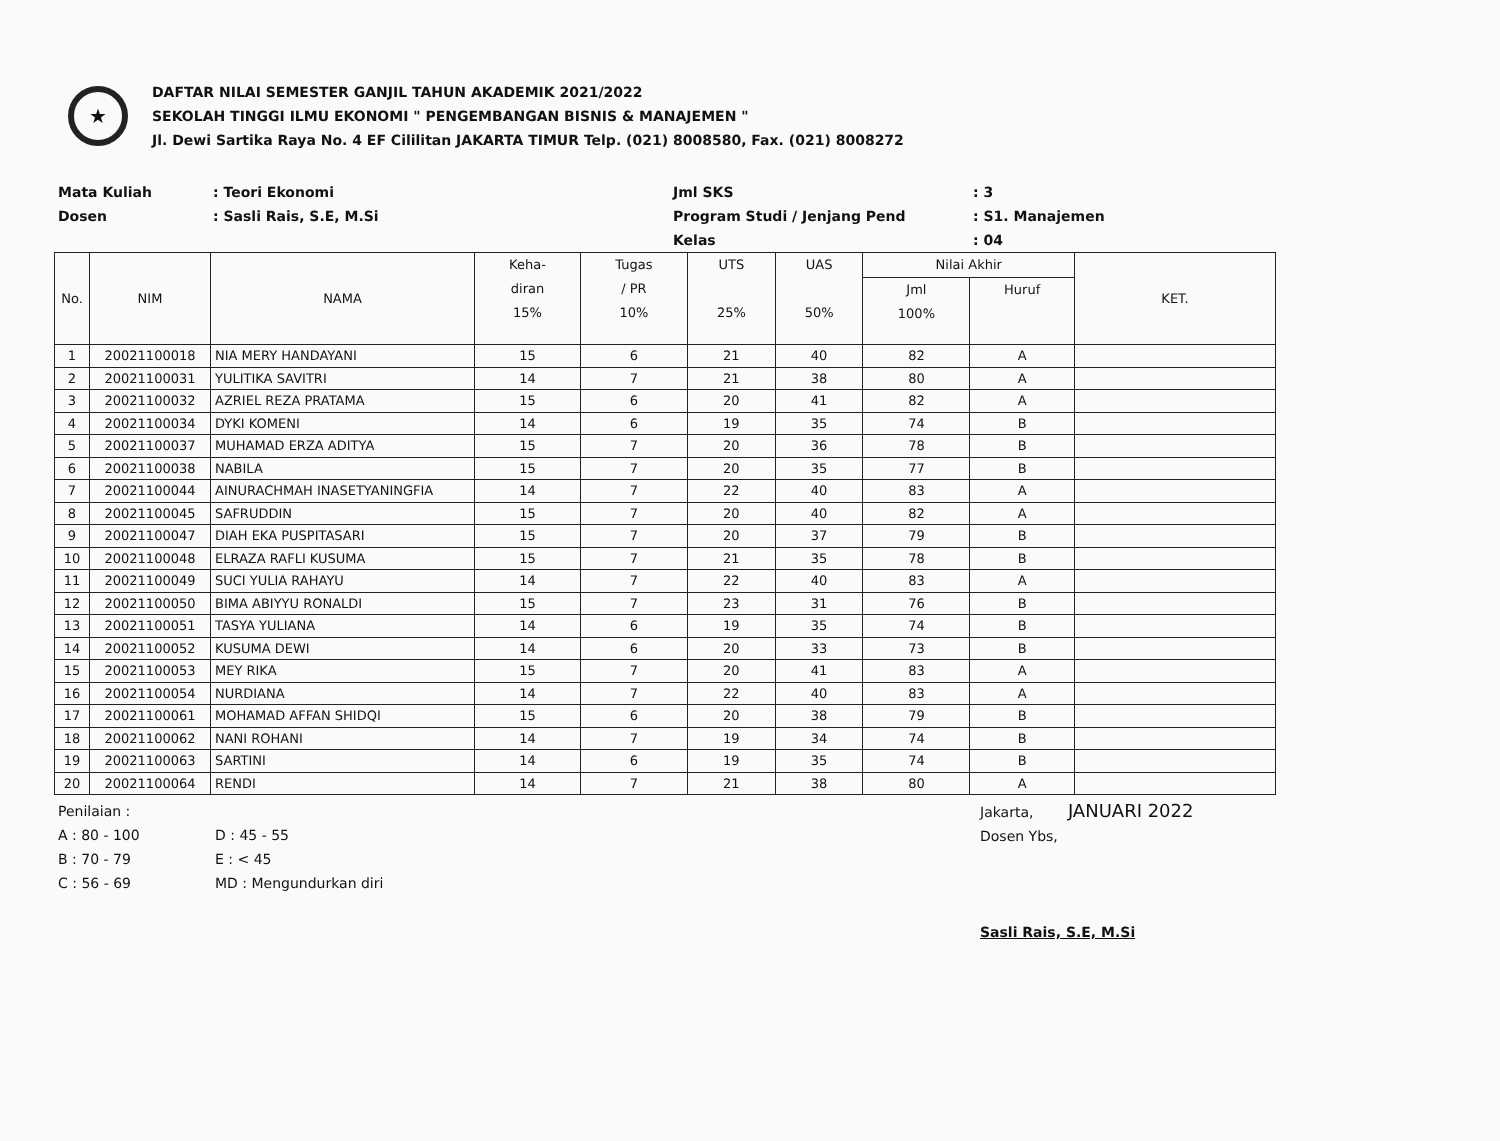★
DAFTAR NILAI SEMESTER GANJIL TAHUN AKADEMIK 2021/2022
SEKOLAH TINGGI ILMU EKONOMI " PENGEMBANGAN BISNIS & MANAJEMEN "
Jl. Dewi Sartika Raya No. 4 EF Cililitan JAKARTA TIMUR Telp. (021) 8008580, Fax. (021) 8008272
Mata Kuliah
: Teori Ekonomi
Jml SKS
: 3
Dosen
: Sasli Rais, S.E, M.Si
Program Studi / Jenjang Pend
: S1. Manajemen
Kelas
: 04
| No. | NIM | NAMA | Keha- diran 15% | Tugas / PR 10% | UTS 25% | UAS 50% | Nilai Akhir | | KET. |
| --- | --- | --- | --- | --- | --- | --- | --- | --- | --- |
| | | | | | | | Jml 100% | Huruf | |
| 1 | 20021100018 | NIA MERY HANDAYANI | 15 | 6 | 21 | 40 | 82 | A | |
| 2 | 20021100031 | YULITIKA SAVITRI | 14 | 7 | 21 | 38 | 80 | A | |
| 3 | 20021100032 | AZRIEL REZA PRATAMA | 15 | 6 | 20 | 41 | 82 | A | |
| 4 | 20021100034 | DYKI KOMENI | 14 | 6 | 19 | 35 | 74 | B | |
| 5 | 20021100037 | MUHAMAD ERZA ADITYA | 15 | 7 | 20 | 36 | 78 | B | |
| 6 | 20021100038 | NABILA | 15 | 7 | 20 | 35 | 77 | B | |
| 7 | 20021100044 | AINURACHMAH INASETYANINGFIA | 14 | 7 | 22 | 40 | 83 | A | |
| 8 | 20021100045 | SAFRUDDIN | 15 | 7 | 20 | 40 | 82 | A | |
| 9 | 20021100047 | DIAH EKA PUSPITASARI | 15 | 7 | 20 | 37 | 79 | B | |
| 10 | 20021100048 | ELRAZA RAFLI KUSUMA | 15 | 7 | 21 | 35 | 78 | B | |
| 11 | 20021100049 | SUCI YULIA RAHAYU | 14 | 7 | 22 | 40 | 83 | A | |
| 12 | 20021100050 | BIMA ABIYYU RONALDI | 15 | 7 | 23 | 31 | 76 | B | |
| 13 | 20021100051 | TASYA YULIANA | 14 | 6 | 19 | 35 | 74 | B | |
| 14 | 20021100052 | KUSUMA DEWI | 14 | 6 | 20 | 33 | 73 | B | |
| 15 | 20021100053 | MEY RIKA | 15 | 7 | 20 | 41 | 83 | A | |
| 16 | 20021100054 | NURDIANA | 14 | 7 | 22 | 40 | 83 | A | |
| 17 | 20021100061 | MOHAMAD AFFAN SHIDQI | 15 | 6 | 20 | 38 | 79 | B | |
| 18 | 20021100062 | NANI ROHANI | 14 | 7 | 19 | 34 | 74 | B | |
| 19 | 20021100063 | SARTINI | 14 | 6 | 19 | 35 | 74 | B | |
| 20 | 20021100064 | RENDI | 14 | 7 | 21 | 38 | 80 | A | |
Penilaian :
A : 80 - 100
B : 70 - 79
C : 56 - 69
D : 45 - 55
E : < 45
MD : Mengundurkan diri
Jakarta, JANUARI 2022
Dosen Ybs,
Sasli Rais, S.E, M.Si